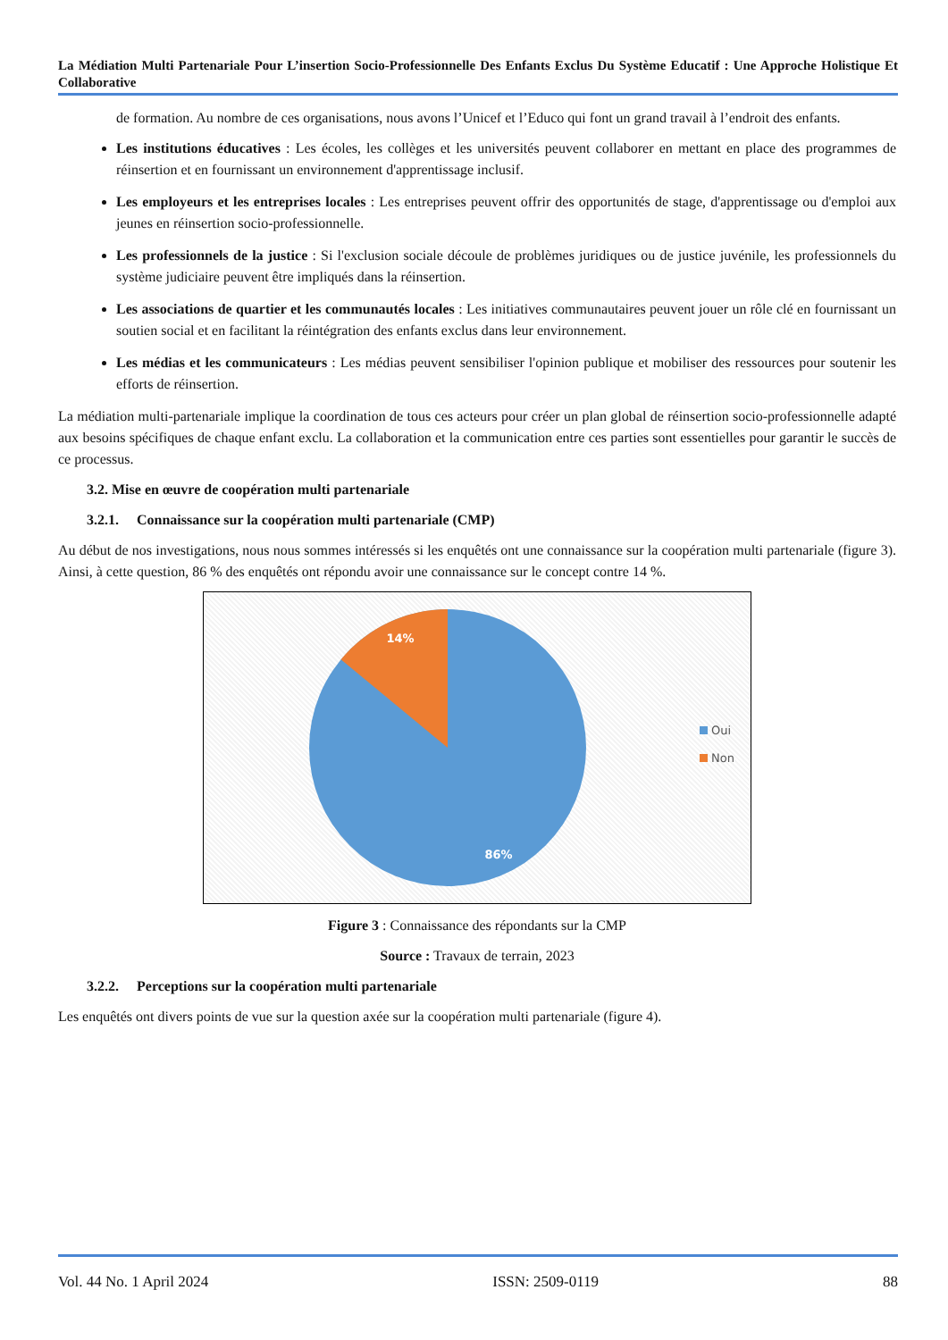La Médiation Multi Partenariale Pour L’insertion Socio-Professionnelle Des Enfants Exclus Du Système Educatif : Une Approche Holistique Et Collaborative
de formation. Au nombre de ces organisations, nous avons l’Unicef et l’Educo qui font un grand travail à l’endroit des enfants.
Les institutions éducatives : Les écoles, les collèges et les universités peuvent collaborer en mettant en place des programmes de réinsertion et en fournissant un environnement d'apprentissage inclusif.
Les employeurs et les entreprises locales : Les entreprises peuvent offrir des opportunités de stage, d'apprentissage ou d'emploi aux jeunes en réinsertion socio-professionnelle.
Les professionnels de la justice : Si l'exclusion sociale découle de problèmes juridiques ou de justice juvénile, les professionnels du système judiciaire peuvent être impliqués dans la réinsertion.
Les associations de quartier et les communautés locales : Les initiatives communautaires peuvent jouer un rôle clé en fournissant un soutien social et en facilitant la réintégration des enfants exclus dans leur environnement.
Les médias et les communicateurs : Les médias peuvent sensibiliser l'opinion publique et mobiliser des ressources pour soutenir les efforts de réinsertion.
La médiation multi-partenariale implique la coordination de tous ces acteurs pour créer un plan global de réinsertion socio-professionnelle adapté aux besoins spécifiques de chaque enfant exclu. La collaboration et la communication entre ces parties sont essentielles pour garantir le succès de ce processus.
3.2. Mise en œuvre de coopération multi partenariale
3.2.1. Connaissance sur la coopération multi partenariale (CMP)
Au début de nos investigations, nous nous sommes intéressés si les enquêtés ont une connaissance sur la coopération multi partenariale (figure 3). Ainsi, à cette question, 86 % des enquêtés ont répondu avoir une connaissance sur le concept contre 14 %.
14%
86%
Oui
Non
Figure 3 : Connaissance des répondants sur la CMP
Source : Travaux de terrain, 2023
3.2.2. Perceptions sur la coopération multi partenariale
Les enquêtés ont divers points de vue sur la question axée sur la coopération multi partenariale (figure 4).
Vol. 44 No. 1 April 2024 ISSN: 2509-0119 88